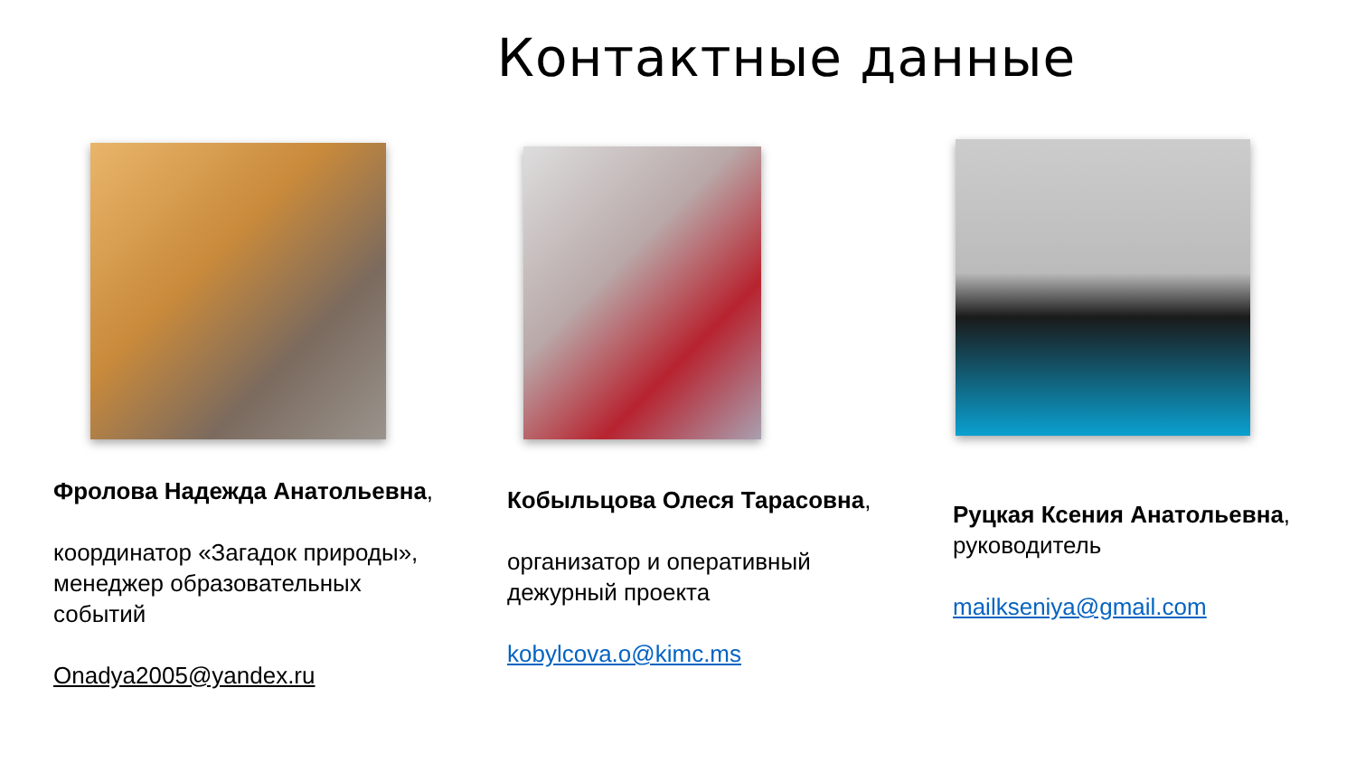Контактные данные
Фролова Надежда Анатольевна,
координатор «Загадок природы», менеджер образовательных событий
Onadya2005@yandex.ru
Кобыльцова Олеся Тарасовна,
организатор и оперативный дежурный проекта
kobylcova.o@kimc.ms
Руцкая Ксения Анатольевна, руководитель
mailkseniya@gmail.com